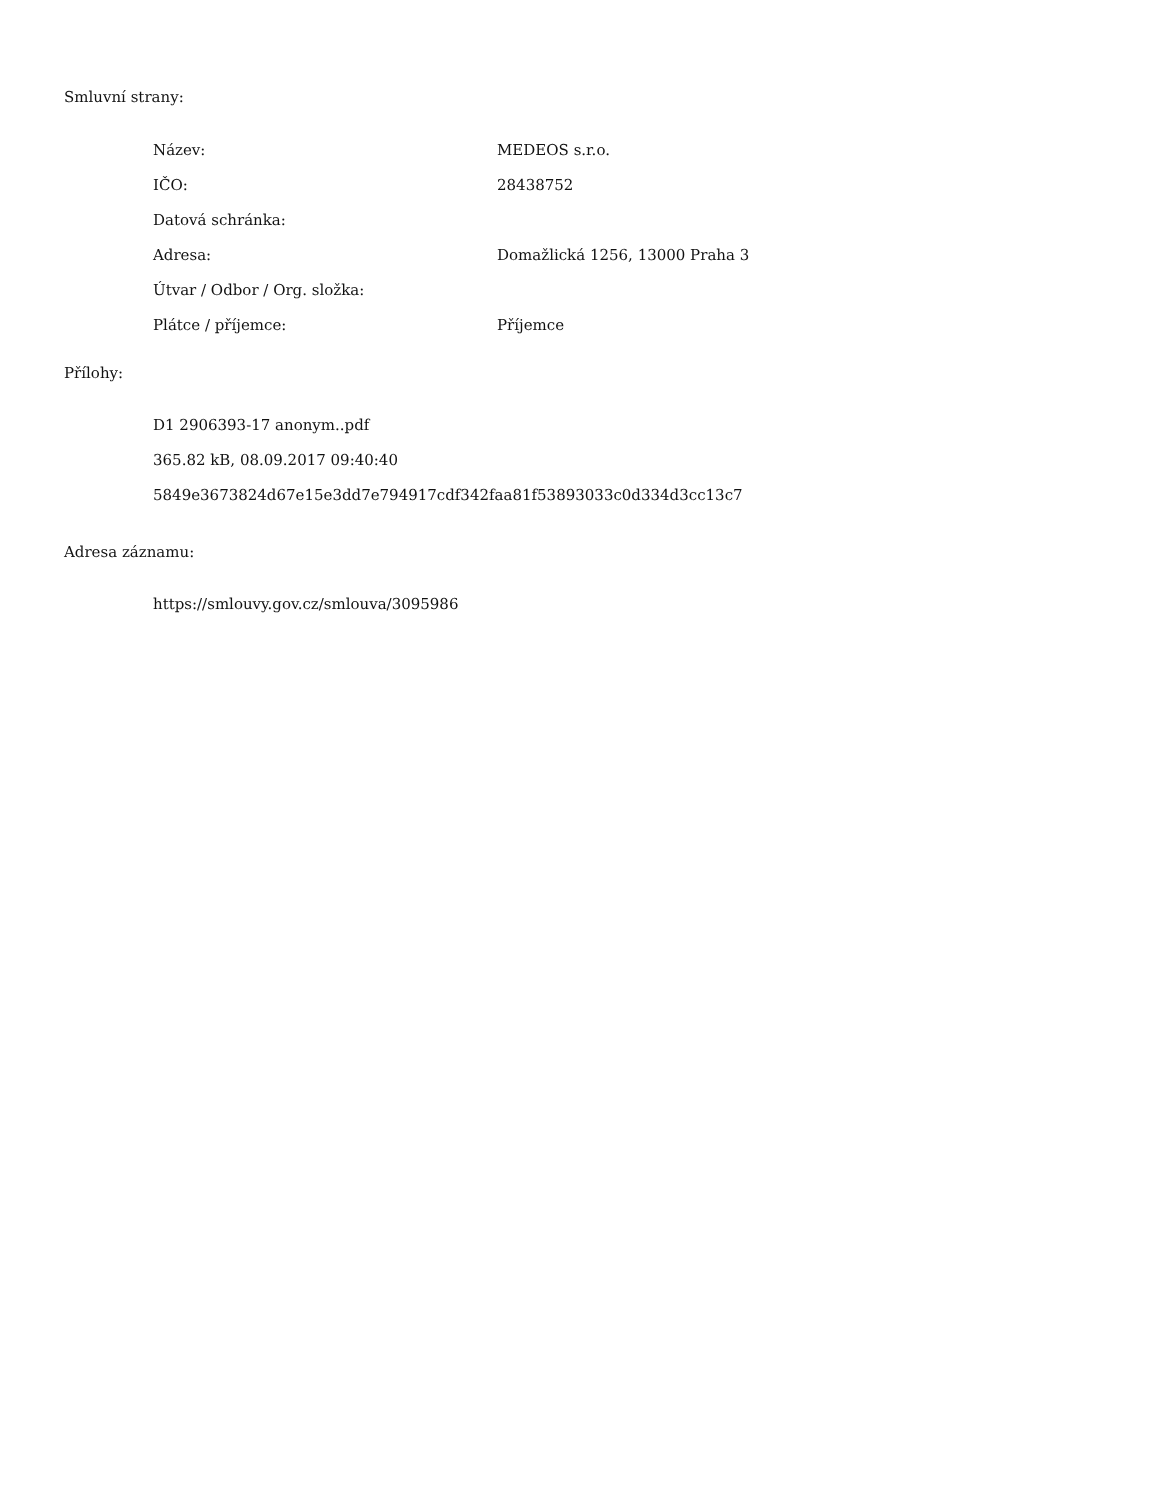Smluvní strany:
| Název: | MEDEOS s.r.o. |
| IČO: | 28438752 |
| Datová schránka: | |
| Adresa: | Domažlická 1256, 13000 Praha 3 |
| Útvar / Odbor / Org. složka: | |
| Plátce / příjemce: | Příjemce |
Přílohy:
D1 2906393-17 anonym..pdf
365.82 kB, 08.09.2017 09:40:40
5849e3673824d67e15e3dd7e794917cdf342faa81f53893033c0d334d3cc13c7
Adresa záznamu:
https://smlouvy.gov.cz/smlouva/3095986